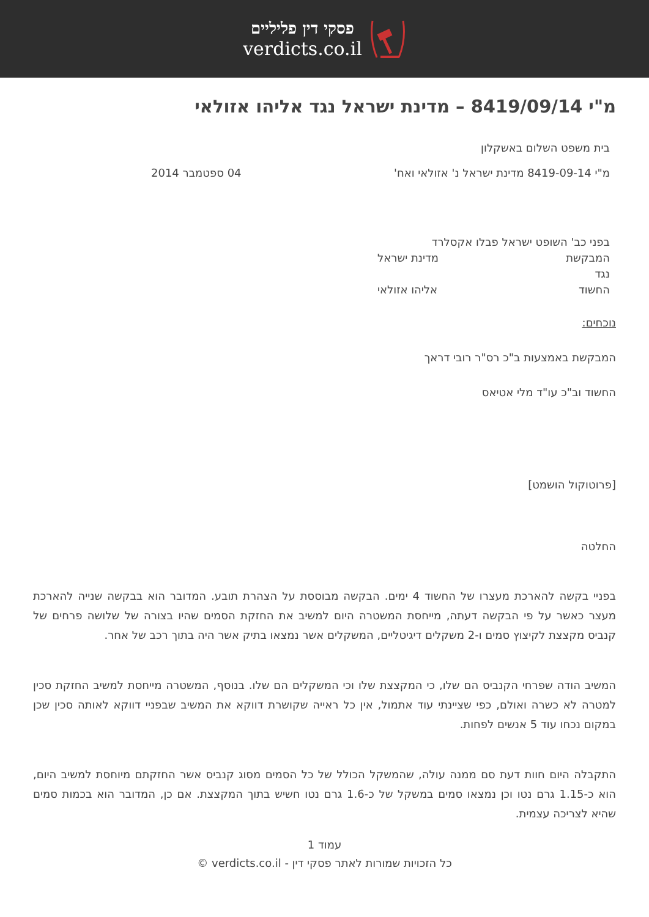פסקי דין פליליים
verdicts.co.il
מ"י 8419/09/14 – מדינת ישראל נגד אליהו אזולאי
בית משפט השלום באשקלון
מ"י 8419-09-14 מדינת ישראל נ' אזולאי ואח' 04 ספטמבר 2014
בפני כב' השופט ישראל פבלו אקסלרד
המבקשת מדינת ישראל
נגד
החשוד אליהו אזולאי
נוכחים:
המבקשת באמצעות ב"כ רס"ר רובי דראך
החשוד וב"כ עו"ד מלי אטיאס
[פרוטוקול הושמט]
החלטה
בפניי בקשה להארכת מעצרו של החשוד 4 ימים. הבקשה מבוססת על הצהרת תובע. המדובר הוא בבקשה שנייה להארכת מעצר כאשר על פי הבקשה דעתה, מייחסת המשטרה היום למשיב את החזקת הסמים שהיו בצורה של שלושה פרחים של קנביס מקצצת לקיצוץ סמים ו-2 משקלים דיגיטליים, המשקלים אשר נמצאו בתיק אשר היה בתוך רכב של אחר.
המשיב הודה שפרחי הקנביס הם שלו, כי המקצצת שלו וכי המשקלים הם שלו. בנוסף, המשטרה מייחסת למשיב החזקת סכין למטרה לא כשרה ואולם, כפי שציינתי עוד אתמול, אין כל ראייה שקושרת דווקא את המשיב שבפניי דווקא לאותה סכין שכן במקום נכחו עוד 5 אנשים לפחות.
התקבלה היום חוות דעת סם ממנה עולה, שהמשקל הכולל של כל הסמים מסוג קנביס אשר החזקתם מיוחסת למשיב היום, הוא כ-1.15 גרם נטו וכן נמצאו סמים במשקל של כ-1.6 גרם נטו חשיש בתוך המקצצת. אם כן, המדובר הוא בכמות סמים שהיא לצריכה עצמית.
עמוד 1
כל הזכויות שמורות לאתר פסקי דין - verdicts.co.il ©